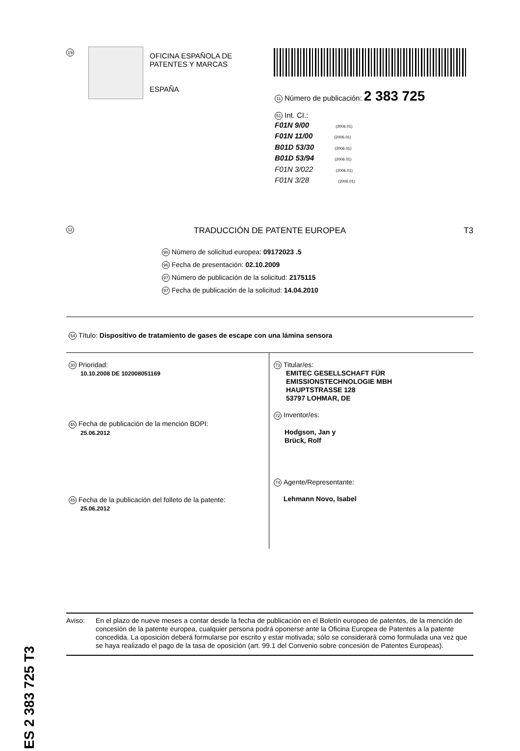19
OFICINA ESPAÑOLA DE
PATENTES Y MARCAS
ESPAÑA
11 Número de publicación: 2 383 725
51 Int. CI.:
F01N 9/00 (2006.01)
F01N 11/00 (2006.01)
B01D 53/30 (2006.01)
B01D 53/94 (2006.01)
F01N 3/022 (2006.01)
F01N 3/28 (2006.01)
12 TRADUCCIÓN DE PATENTE EUROPEA T3
96 Número de solicitud europea: 09172023 .5
96 Fecha de presentación: 02.10.2009
97 Número de publicación de la solicitud: 2175115
97 Fecha de publicación de la solicitud: 14.04.2010
54 Título: Dispositivo de tratamiento de gases de escape con una lámina sensora
30 Prioridad:
10.10.2008 DE 102008051169
45 Fecha de publicación de la mención BOPI:
25.06.2012
45 Fecha de la publicación del folleto de la patente:
25.06.2012
73 Titular/es:
EMITEC GESELLSCHAFT FÜR
EMISSIONSTECHNOLOGIE MBH
HAUPTSTRASSE 128
53797 LOHMAR, DE
72 Inventor/es:
Hodgson, Jan y
Brück, Rolf
74 Agente/Representante:
Lehmann Novo, Isabel
ES 2 383 725 T3
Aviso: En el plazo de nueve meses a contar desde la fecha de publicación en el Boletín europeo de patentes, de la mención de concesión de la patente europea, cualquier persona podrá oponerse ante la Oficina Europea de Patentes a la patente concedida. La oposición deberá formularse por escrito y estar motivada; sólo se considerará como formulada una vez que se haya realizado el pago de la tasa de oposición (art. 99.1 del Convenio sobre concesión de Patentes Europeas).